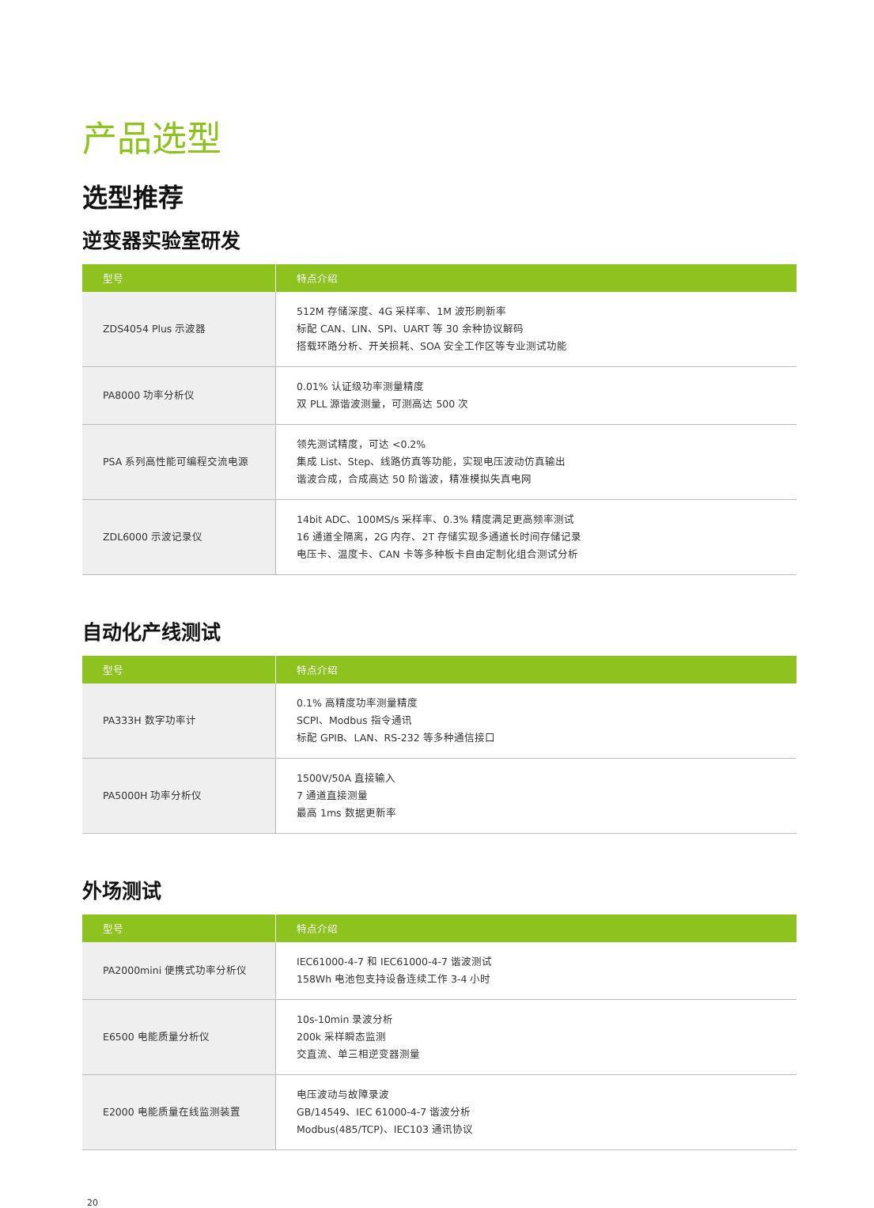产品选型
选型推荐
逆变器实验室研发
| 型号 | 特点介绍 |
| --- | --- |
| ZDS4054 Plus 示波器 | 512M 存储深度、4G 采样率、1M 波形刷新率 标配 CAN、LIN、SPI、UART 等 30 余种协议解码 搭载环路分析、开关损耗、SOA 安全工作区等专业测试功能 |
| PA8000 功率分析仪 | 0.01% 认证级功率测量精度 双 PLL 源谐波测量，可测高达 500 次 |
| PSA 系列高性能可编程交流电源 | 领先测试精度，可达 <0.2% 集成 List、Step、线路仿真等功能，实现电压波动仿真输出 谐波合成，合成高达 50 阶谐波，精准模拟失真电网 |
| ZDL6000 示波记录仪 | 14bit ADC、100MS/s 采样率、0.3% 精度满足更高频率测试 16 通道全隔离，2G 内存、2T 存储实现多通道长时间存储记录 电压卡、温度卡、CAN 卡等多种板卡自由定制化组合测试分析 |
自动化产线测试
| 型号 | 特点介绍 |
| --- | --- |
| PA333H 数字功率计 | 0.1% 高精度功率测量精度 SCPI、Modbus 指令通讯 标配 GPIB、LAN、RS-232 等多种通信接口 |
| PA5000H 功率分析仪 | 1500V/50A 直接输入 7 通道直接测量 最高 1ms 数据更新率 |
外场测试
| 型号 | 特点介绍 |
| --- | --- |
| PA2000mini 便携式功率分析仪 | IEC61000-4-7 和 IEC61000-4-7 谐波测试 158Wh 电池包支持设备连续工作 3-4 小时 |
| E6500 电能质量分析仪 | 10s-10min 录波分析 200k 采样瞬态监测 交直流、单三相逆变器测量 |
| E2000 电能质量在线监测装置 | 电压波动与故障录波 GB/14549、IEC 61000-4-7 谐波分析 Modbus(485/TCP)、IEC103 通讯协议 |
20